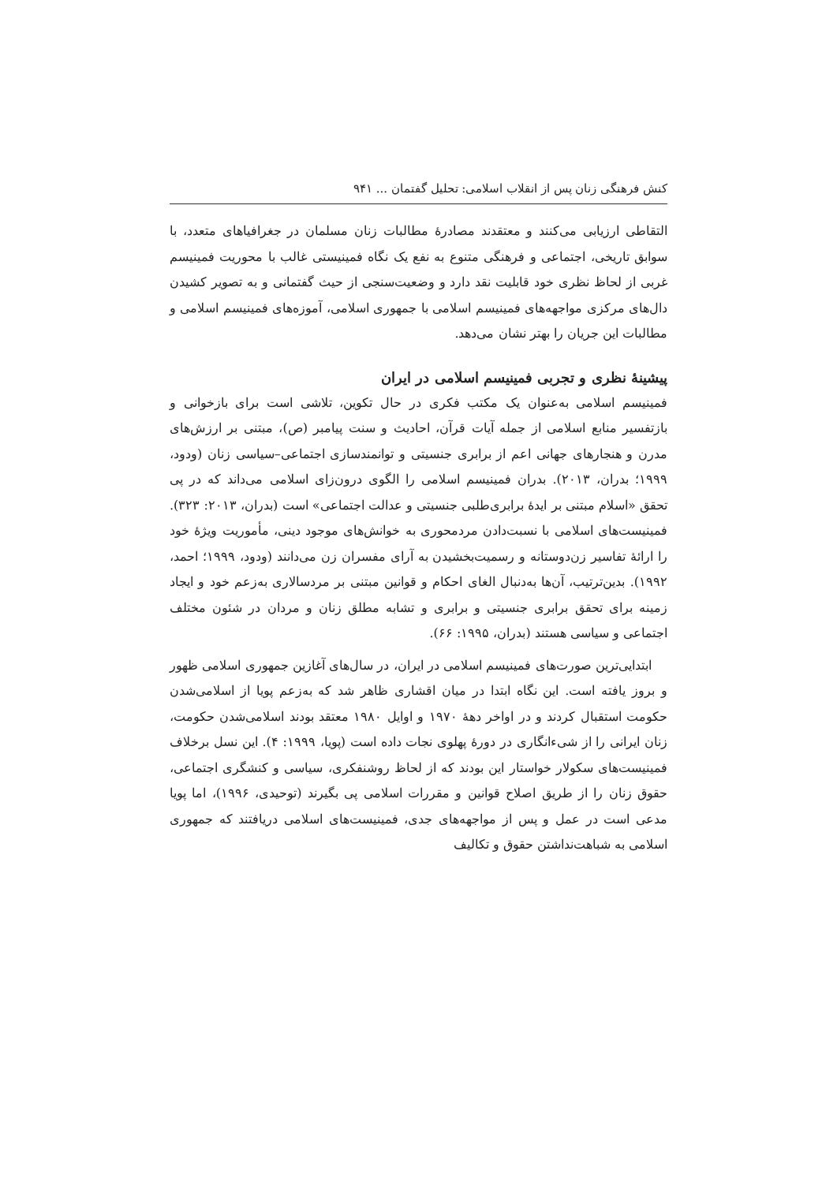کنش فرهنگی زنان پس از انقلاب اسلامی: تحلیل گفتمان ... ۹۴۱
التقاطی ارزیابی می‌کنند و معتقدند مصادرهٔ مطالبات زنان مسلمان در جغرافیاهای متعدد، با سوابق تاریخی، اجتماعی و فرهنگی متنوع به نفع یک نگاه فمینیستی غالب با محوریت فمینیسم غربی از لحاظ نظری خود قابلیت نقد دارد و وضعیت‌سنجی از حیث گفتمانی و به تصویر کشیدن دال‌های مرکزی مواجهه‌های فمینیسم اسلامی با جمهوری اسلامی، آموزه‌های فمینیسم اسلامی و مطالبات این جریان را بهتر نشان می‌دهد.
پیشینهٔ نظری و تجربی فمینیسم اسلامی در ایران
فمینیسم اسلامی به‌عنوان یک مکتب فکری در حال تکوین، تلاشی است برای بازخوانی و بازتفسیر منابع اسلامی از جمله آیات قرآن، احادیث و سنت پیامبر (ص)، مبتنی بر ارزش‌های مدرن و هنجارهای جهانی اعم از برابری جنسیتی و توانمندسازی اجتماعی–سیاسی زنان (ودود، ۱۹۹۹؛ بدران، ۲۰۱۳). بدران فمینیسم اسلامی را الگوی درون‌زای اسلامی می‌داند که در پی تحقق «اسلام مبتنی بر ایدهٔ برابری‌طلبی جنسیتی و عدالت اجتماعی» است (بدران، ۲۰۱۳: ۳۲۳). فمینیست‌های اسلامی با نسبت‌دادن مردمحوری به خوانش‌های موجود دینی، مأموریت ویژهٔ خود را ارائهٔ تفاسیر زن‌دوستانه و رسمیت‌بخشیدن به آرای مفسران زن می‌دانند (ودود، ۱۹۹۹؛ احمد، ۱۹۹۲). بدین‌ترتیب، آن‌ها به‌دنبال الغای احکام و قوانین مبتنی بر مردسالاری به‌زعم خود و ایجاد زمینه برای تحقق برابری جنسیتی و برابری و تشابه مطلق زنان و مردان در شئون مختلف اجتماعی و سیاسی هستند (بدران، ۱۹۹۵: ۶۶).
ابتدایی‌ترین صورت‌های فمینیسم اسلامی در ایران، در سال‌های آغازین جمهوری اسلامی ظهور و بروز یافته است. این نگاه ابتدا در میان اقشاری ظاهر شد که به‌زعم پویا از اسلامی‌شدن حکومت استقبال کردند و در اواخر دههٔ ۱۹۷۰ و اوایل ۱۹۸۰ معتقد بودند اسلامی‌شدن حکومت، زنان ایرانی را از شیء‌انگاری در دورهٔ پهلوی نجات داده است (پویا، ۱۹۹۹: ۴). این نسل برخلاف فمینیست‌های سکولار خواستار این بودند که از لحاظ روشنفکری، سیاسی و کنشگری اجتماعی، حقوق زنان را از طریق اصلاح قوانین و مقررات اسلامی پی بگیرند (توحیدی، ۱۹۹۶)، اما پویا مدعی است در عمل و پس از مواجهه‌های جدی، فمینیست‌های اسلامی دریافتند که جمهوری اسلامی به شباهت‌نداشتن حقوق و تکالیف